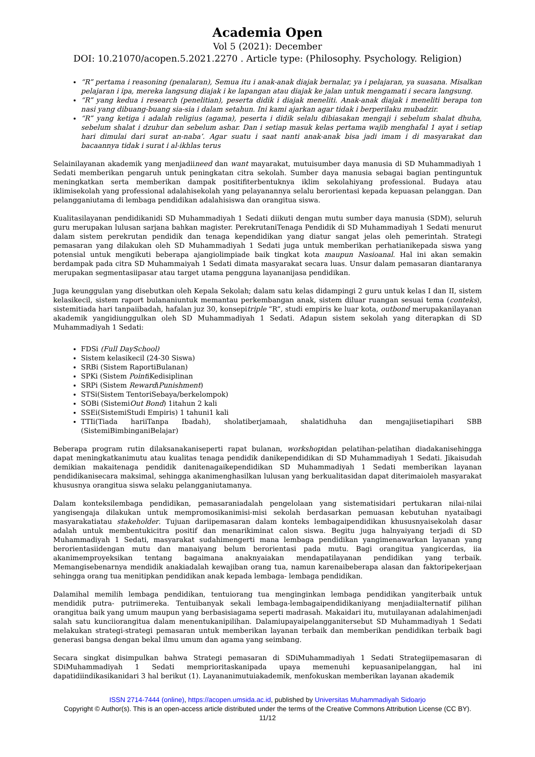Academia Open
Vol 5 (2021): December
DOI: 10.21070/acopen.5.2021.2270 . Article type: (Philosophy. Psychology. Religion)
“R” pertama i reasoning (penalaran), Semua itu i anak-anak diajak bernalar, ya i pelajaran, ya suasana. Misalkan pelajaran i ipa, mereka langsung diajak i ke lapangan atau diajak ke jalan untuk mengamati i secara langsung.
“R” yang kedua i research (penelitian), peserta didik i diajak meneliti. Anak-anak diajak i meneliti berapa ton nasi yang dibuang-buang sia-sia i dalam setahun. Ini kami ajarkan agar tidak i berperilaku mubadzir.
“R” yang ketiga i adalah religius (agama), peserta i didik selalu dibiasakan mengaji i sebelum shalat dhuha, sebelum shalat i dzuhur dan sebelum ashar. Dan i setiap masuk kelas pertama wajib menghafal 1 ayat i setiap hari dimulai dari surat an-naba’. Agar suatu i saat nanti anak-anak bisa jadi imam i di masyarakat dan bacaannya tidak i surat i al-ikhlas terus
Selainilayanan akademik yang menjadiineed dan want mayarakat, mutuisumber daya manusia di SD Muhammadiyah 1 Sedati memberikan pengaruh untuk peningkatan citra sekolah. Sumber daya manusia sebagai bagian pentinguntuk meningkatkan serta memberikan dampak positifiterbentuknya iklim sekolahiyang professional. Budaya atau iklimisekolah yang professional adalahisekolah yang pelayanannya selalu berorientasi kepada kepuasan pelanggan. Dan pelangganiutama di lembaga pendidikan adalahisiswa dan orangitua siswa.
Kualitasilayanan pendidikanidi SD Muhammadiyah 1 Sedati diikuti dengan mutu sumber daya manusia (SDM), seluruh guru merupakan lulusan sarjana bahkan magister. PerekrutaniTenaga Pendidik di SD Muhammadiyah 1 Sedati menurut dalam sistem perekrutan pendidik dan tenaga kependidikan yang diatur sangat jelas oleh pemerintah. Strategi pemasaran yang dilakukan oleh SD Muhammadiyah 1 Sedati juga untuk memberikan perhatianikepada siswa yang potensial untuk mengikuti beberapa ajangiolimpiade baik tingkat kota maupun Nasioanal. Hal ini akan semakin berdampak pada citra SD Muhammaiyah 1 Sedati dimata masyarakat secara luas. Unsur dalam pemasaran diantaranya merupakan segmentasiipasar atau target utama pengguna layananijasa pendidikan.
Juga keunggulan yang disebutkan oleh Kepala Sekolah; dalam satu kelas didampingi 2 guru untuk kelas I dan II, sistem kelasikecil, sistem raport bulananiuntuk memantau perkembangan anak, sistem diluar ruangan sesuai tema (conteks), sistemitiada hari tanpaiibadah, hafalan juz 30, konsepitriple “R”, studi empiris ke luar kota, outbond merupakanilayanan akademik yangidiunggulkan oleh SD Muhammadiyah 1 Sedati. Adapun sistem sekolah yang diterapkan di SD Muhammadiyah 1 Sedati:
FDSi (Full DaySchool)
Sistem kelasikecil (24-30 Siswa)
SRBi (Sistem RaportiBulanan)
SPKi (Sistem PointiKedisiplinan
SRPi (Sistem RewardiPunishment)
STSi(Sistem TentoriSebaya/berkelompok)
SOBi (SistemiOut Bond) 1itahun 2 kali
SSEi(SistemiStudi Empiris) 1 tahuni1 kali
TTIi(Tiada hariiTanpa Ibadah), sholatiberjamaah, shalatidhuha dan mengajiisetiapihari SBB (SistemiBimbinganiBelajar)
Beberapa program rutin dilaksanakaniseperti rapat bulanan, workshopidan pelatihan-pelatihan diadakanisehingga dapat meningkatkanimutu atau kualitas tenaga pendidik danikependidikan di SD Muhammadiyah 1 Sedati. Jikaisudah demikian makaitenaga pendidik danitenagaikependidikan SD Muhammadiyah 1 Sedati memberikan layanan pendidikanisecara maksimal, sehingga akanimenghasilkan lulusan yang berkualitasidan dapat diterimaioleh masyarakat khususnya orangitua siswa selaku pelangganiutamanya.
Dalam konteksilembaga pendidikan, pemasaraniadalah pengelolaan yang sistematisidari pertukaran nilai-nilai yangisengaja dilakukan untuk mempromosikanimisi-misi sekolah berdasarkan pemuasan kebutuhan nyataibagi masyarakatiatau stakeholder. Tujuan dariipemasaran dalam konteks lembagaipendidikan khususnyaisekolah dasar adalah untuk membentukicitra positif dan menarikiminat calon siswa. Begitu juga halnyaiyang terjadi di SD Muhammadiyah 1 Sedati, masyarakat sudahimengerti mana lembaga pendidikan yangimenawarkan layanan yang berorientasiidengan mutu dan manaiyang belum berorientasi pada mutu. Bagi orangitua yangicerdas, iia akanimemproyeksikan tentang bagaimana anaknyaiakan mendapatilayanan pendidikan yang terbaik. Memangisebenarnya mendidik anakiadalah kewajiban orang tua, namun karenaibeberapa alasan dan faktoripekerjaan sehingga orang tua menitipkan pendidikan anak kepada lembaga- lembaga pendidikan.
Dalamihal memilih lembaga pendidikan, tentuiorang tua menginginkan lembaga pendidikan yangiterbaik untuk mendidik putra- putriimereka. Tentuibanyak sekali lembaga-lembagaipendidikaniyang menjadiialternatif pilihan orangitua baik yang umum maupun yang berbasisiagama seperti madrasah. Makaidari itu, mutuilayanan adalahimenjadi salah satu kunciiorangitua dalam menentukanipilihan. Dalamiupayaipelangganitersebut SD Muhammadiyah 1 Sedati melakukan strategi-strategi pemasaran untuk memberikan layanan terbaik dan memberikan pendidikan terbaik bagi generasi bangsa dengan bekal ilmu umum dan agama yang seimbang.
Secara singkat disimpulkan bahwa Strategi pemasaran di SDiMuhammadiyah 1 Sedati Strategiipemasaran di SDiMuhammadiyah 1 Sedati memprioritaskanipada upaya memenuhi kepuasanipelanggan, hal ini dapatidiindikasikanidari 3 hal berikut (1). Layananimutuiakademik, menfokuskan memberikan layanan akademik
ISSN 2714-7444 (online), https://acopen.umsida.ac.id, published by Universitas Muhammadiyah Sidoarjo
Copyright © Author(s). This is an open-access article distributed under the terms of the Creative Commons Attribution License (CC BY).
11/12